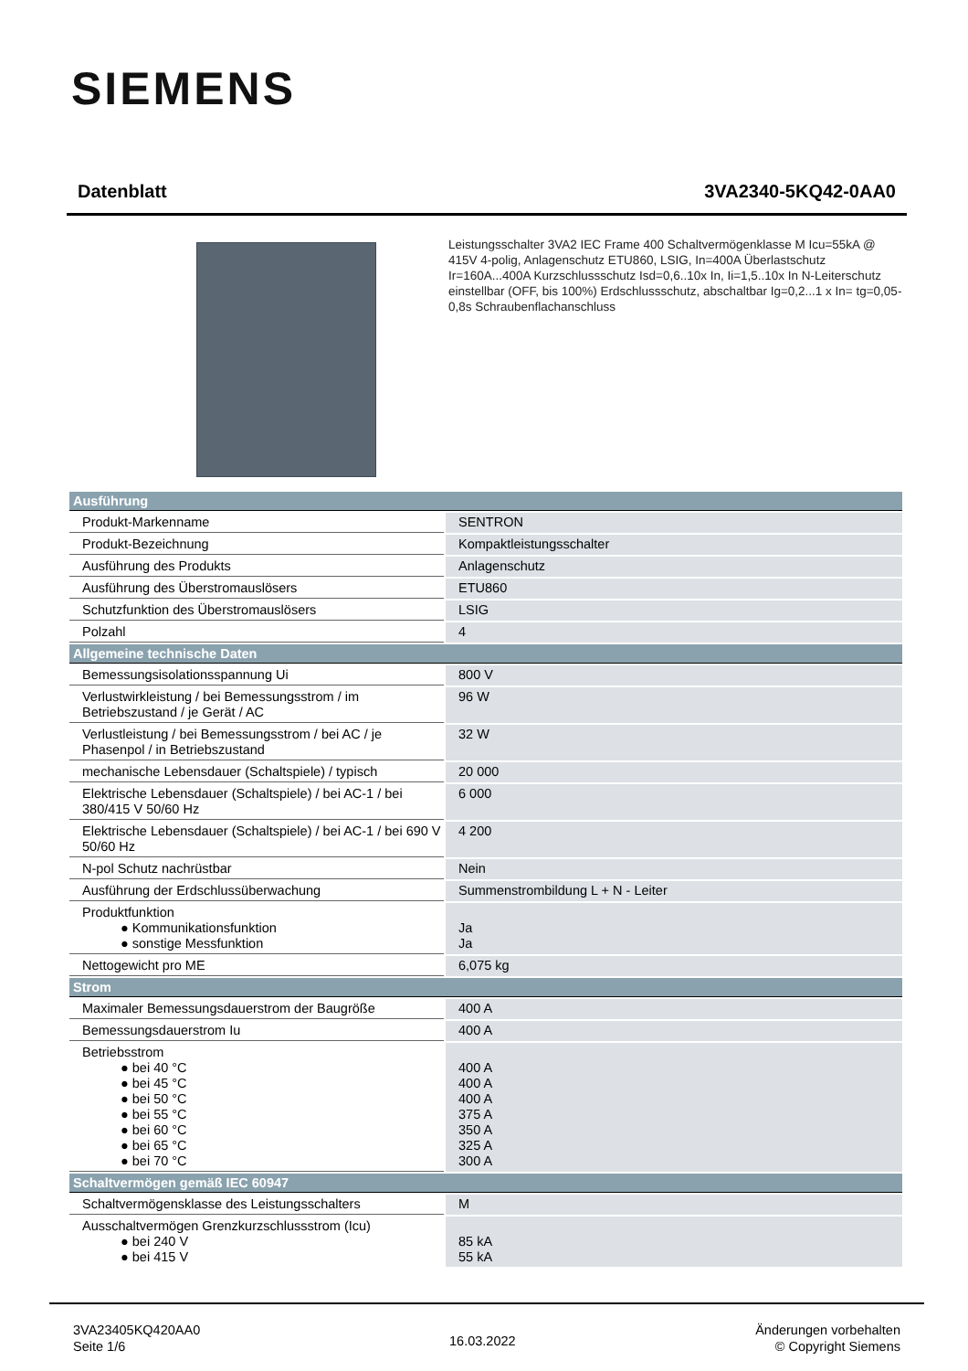SIEMENS
Datenblatt 3VA2340-5KQ42-0AA0
Leistungsschalter 3VA2 IEC Frame 400 Schaltvermögenklasse M Icu=55kA @ 415V 4-polig, Anlagenschutz ETU860, LSIG, In=400A Überlastschutz Ir=160A...400A Kurzschlussschutz Isd=0,6..10x In, Ii=1,5..10x In N-Leiterschutz einstellbar (OFF, bis 100%) Erdschlussschutz, abschaltbar Ig=0,2...1 x In= tg=0,05-0,8s Schraubenflachanschluss
| Ausführung | |
| --- | --- |
| Produkt-Markenname | SENTRON |
| Produkt-Bezeichnung | Kompaktleistungsschalter |
| Ausführung des Produkts | Anlagenschutz |
| Ausführung des Überstromauslösers | ETU860 |
| Schutzfunktion des Überstromauslösers | LSIG |
| Polzahl | 4 |
| Allgemeine technische Daten | |
| Bemessungsisolationsspannung Ui | 800 V |
| Verlustwirkleistung / bei Bemessungsstrom / im Betriebszustand / je Gerät / AC | 96 W |
| Verlustleistung / bei Bemessungsstrom / bei AC / je Phasenpol / in Betriebszustand | 32 W |
| mechanische Lebensdauer (Schaltspiele) / typisch | 20 000 |
| Elektrische Lebensdauer (Schaltspiele) / bei AC-1 / bei 380/415 V 50/60 Hz | 6 000 |
| Elektrische Lebensdauer (Schaltspiele) / bei AC-1 / bei 690 V 50/60 Hz | 4 200 |
| N-pol Schutz nachrüstbar | Nein |
| Ausführung der Erdschlussüberwachung | Summenstrombildung L + N - Leiter |
| Produktfunktion ● Kommunikationsfunktion ● sonstige Messfunktion | Ja Ja |
| Nettogewicht pro ME | 6,075 kg |
| Strom | |
| Maximaler Bemessungsdauerstrom der Baugröße | 400 A |
| Bemessungsdauerstrom Iu | 400 A |
| Betriebsstrom ● bei 40 °C ● bei 45 °C ● bei 50 °C ● bei 55 °C ● bei 60 °C ● bei 65 °C ● bei 70 °C | 400 A 400 A 400 A 375 A 350 A 325 A 300 A |
| Schaltvermögen gemäß IEC 60947 | |
| Schaltvermögensklasse des Leistungsschalters | M |
| Ausschaltvermögen Grenzkurzschlussstrom (Icu) ● bei 240 V ● bei 415 V | 85 kA 55 kA |
3VA23405KQ420AA0
Seite 1/6
16.03.2022
Änderungen vorbehalten
© Copyright Siemens